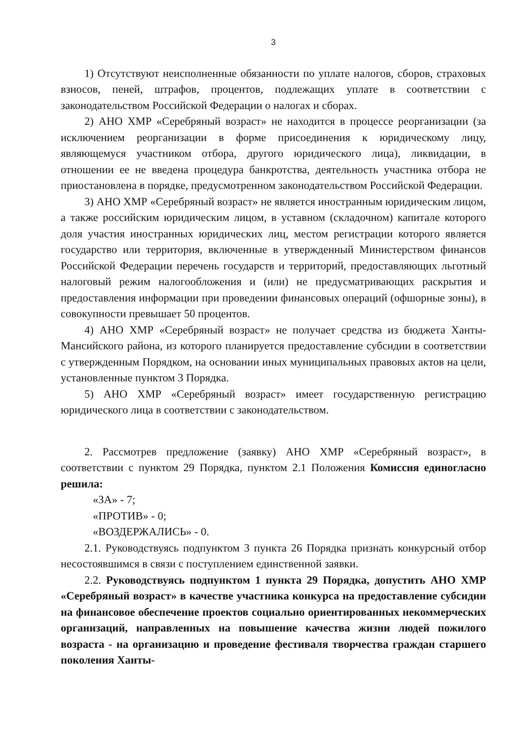3
1) Отсутствуют неисполненные обязанности по уплате налогов, сборов, страховых взносов, пеней, штрафов, процентов, подлежащих уплате в соответствии с законодательством Российской Федерации о налогах и сборах.
2) АНО ХМР «Серебряный возраст» не находится в процессе реорганизации (за исключением реорганизации в форме присоединения к юридическому лицу, являющемуся участником отбора, другого юридического лица), ликвидации, в отношении ее не введена процедура банкротства, деятельность участника отбора не приостановлена в порядке, предусмотренном законодательством Российской Федерации.
3) АНО ХМР «Серебряный возраст» не является иностранным юридическим лицом, а также российским юридическим лицом, в уставном (складочном) капитале которого доля участия иностранных юридических лиц, местом регистрации которого является государство или территория, включенные в утвержденный Министерством финансов Российской Федерации перечень государств и территорий, предоставляющих льготный налоговый режим налогообложения и (или) не предусматривающих раскрытия и предоставления информации при проведении финансовых операций (офшорные зоны), в совокупности превышает 50 процентов.
4) АНО ХМР «Серебряный возраст» не получает средства из бюджета Ханты-Мансийского района, из которого планируется предоставление субсидии в соответствии с утвержденным Порядком, на основании иных муниципальных правовых актов на цели, установленные пунктом 3 Порядка.
5) АНО ХМР «Серебряный возраст» имеет государственную регистрацию юридического лица в соответствии с законодательством.
2. Рассмотрев предложение (заявку) АНО ХМР «Серебряный возраст», в соответствии с пунктом 29 Порядка, пунктом 2.1 Положения Комиссия единогласно решила:
«ЗА» - 7;
«ПРОТИВ» - 0;
«ВОЗДЕРЖАЛИСЬ» - 0.
2.1. Руководствуясь подпунктом 3 пункта 26 Порядка признать конкурсный отбор несостоявшимся в связи с поступлением единственной заявки.
2.2. Руководствуясь подпунктом 1 пункта 29 Порядка, допустить АНО ХМР «Серебряный возраст» в качестве участника конкурса на предоставление субсидии на финансовое обеспечение проектов социально ориентированных некоммерческих организаций, направленных на повышение качества жизни людей пожилого возраста - на организацию и проведение фестиваля творчества граждан старшего поколения Ханты-